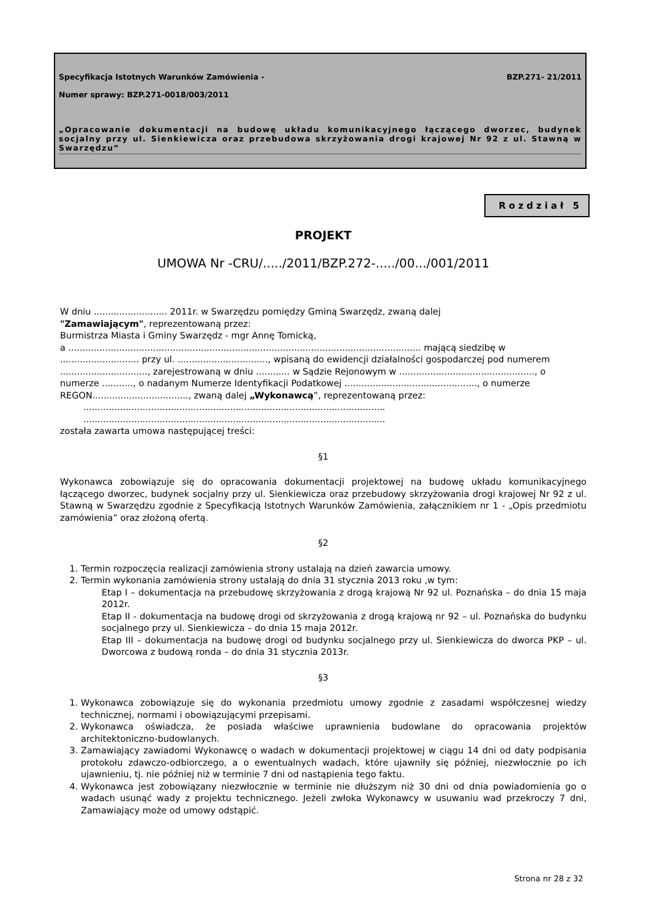Specyfikacja Istotnych Warunków Zamówienia - BZP.271- 21/2011
Numer sprawy: BZP.271-0018/003/2011
„Opracowanie dokumentacji na budowę układu komunikacyjnego łączącego dworzec, budynek socjalny przy ul. Sienkiewicza oraz przebudowa skrzyżowania drogi krajowej Nr 92 z ul. Stawną w Swarzędzu”
Rozdział 5
PROJEKT
UMOWA Nr -CRU/...../2011/BZP.272-...../00.../001/2011
W dniu .......................... 2011r. w Swarzędzu pomiędzy Gminą Swarzędz, zwaną dalej
"Zamawiającym", reprezentowaną przez:
Burmistrza Miasta i Gminy Swarzędz - mgr Annę Tomicką,
a ............................................................................................................................. mającą siedzibę w ............................ przy ul. ................................, wpisaną do ewidencji działalności gospodarczej pod numerem ..............................., zarejestrowaną w dniu ............ w Sądzie Rejonowym w ................................................, o numerze ..........., o nadanym Numerze Identyfikacji Podatkowej ..............................................., o numerze REGON.................................., zwaną dalej „Wykonawcą”, reprezentowaną przez:
...........................................................................................................
...........................................................................................................
została zawarta umowa następującej treści:
§1
Wykonawca zobowiązuje się do opracowania dokumentacji projektowej na budowę układu komunikacyjnego łączącego dworzec, budynek socjalny przy ul. Sienkiewicza oraz przebudowy skrzyżowania drogi krajowej Nr 92 z ul. Stawną w Swarzędzu zgodnie z Specyfikacją Istotnych Warunków Zamówienia, załącznikiem nr 1 - „Opis przedmiotu zamówienia” oraz złożoną ofertą.
§2
1. Termin rozpoczęcia realizacji zamówienia strony ustalają na dzień zawarcia umowy.
2. Termin wykonania zamówienia strony ustalają do dnia 31 stycznia 2013 roku ,w tym:
Etap I – dokumentacja na przebudowę skrzyżowania z drogą krajową Nr 92 ul. Poznańska – do dnia 15 maja 2012r.
Etap II - dokumentacja na budowę drogi od skrzyżowania z drogą krajową nr 92 – ul. Poznańska do budynku socjalnego przy ul. Sienkiewicza – do dnia 15 maja 2012r.
Etap III – dokumentacja na budowę drogi od budynku socjalnego przy ul. Sienkiewicza do dworca PKP – ul. Dworcowa z budową ronda – do dnia 31 stycznia 2013r.
§3
1. Wykonawca zobowiązuje się do wykonania przedmiotu umowy zgodnie z zasadami współczesnej wiedzy technicznej, normami i obowiązującymi przepisami.
2. Wykonawca oświadcza, że posiada właściwe uprawnienia budowlane do opracowania projektów architektoniczno-budowlanych.
3. Zamawiający zawiadomi Wykonawcę o wadach w dokumentacji projektowej w ciągu 14 dni od daty podpisania protokołu zdawczo-odbiorczego, a o ewentualnych wadach, które ujawniły się później, niezwłocznie po ich ujawnieniu, tj. nie później niż w terminie 7 dni od nastąpienia tego faktu.
4. Wykonawca jest zobowiązany niezwłocznie w terminie nie dłuższym niż 30 dni od dnia powiadomienia go o wadach usunąć wady z projektu technicznego. Jeżeli zwłoka Wykonawcy w usuwaniu wad przekroczy 7 dni, Zamawiający może od umowy odstąpić.
Strona nr 28 z 32